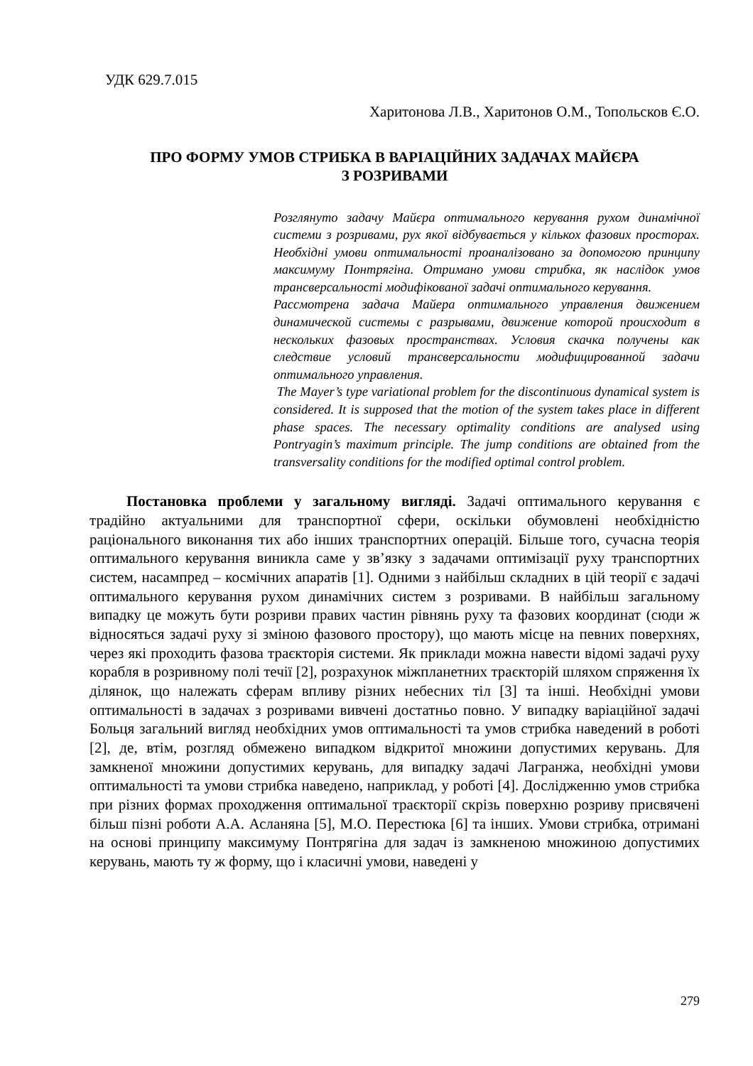УДК 629.7.015
Харитонова Л.В., Харитонов О.М., Топольсков Є.О.
ПРО ФОРМУ УМОВ СТРИБКА В ВАРІАЦІЙНИХ ЗАДАЧАХ МАЙЄРА
З РОЗРИВАМИ
Розглянуто задачу Майєра оптимального керування рухом динамічної системи з розривами, рух якої відбувається у кількох фазових просторах. Необхідні умови оптимальності проаналізовано за допомогою принципу максимуму Понтрягіна. Отримано умови стрибка, як наслідок умов трансверсальності модифікованої задачі оптимального керування.
Рассмотрена задача Майера оптимального управления движением динамической системы с разрывами, движение которой происходит в нескольких фазовых пространствах. Условия скачка получены как следствие условий трансверсальности модифицированной задачи оптимального управления.
The Mayer’s type variational problem for the discontinuous dynamical system is considered. It is supposed that the motion of the system takes place in different phase spaces. The necessary optimality conditions are analysed using Pontryagin’s maximum principle. The jump conditions are obtained from the transversality conditions for the modified optimal control problem.
Постановка проблеми у загальному вигляді. Задачі оптимального керування є традійно актуальними для транспортної сфери, оскільки обумовлені необхідністю раціонального виконання тих або інших транспортних операцій. Більше того, сучасна теорія оптимального керування виникла саме у зв’язку з задачами оптимізації руху транспортних систем, насампред – космічних апаратів [1]. Одними з найбільш складних в цій теорії є задачі оптимального керування рухом динамічних систем з розривами. В найбільш загальному випадку це можуть бути розриви правих частин рівнянь руху та фазових координат (сюди ж відносяться задачі руху зі зміною фазового простору), що мають місце на певних поверхнях, через які проходить фазова траєкторія системи. Як приклади можна навести відомі задачі руху корабля в розривному полі течії [2], розрахунок міжпланетних траєкторій шляхом спряження їх ділянок, що належать сферам впливу різних небесних тіл [3] та інші. Необхідні умови оптимальності в задачах з розривами вивчені достатньо повно. У випадку варіаційної задачі Больця загальний вигляд необхідних умов оптимальності та умов стрибка наведений в роботі [2], де, втім, розгляд обмежено випадком відкритої множини допустимих керувань. Для замкненої множини допустимих керувань, для випадку задачі Лагранжа, необхідні умови оптимальності та умови стрибка наведено, наприклад, у роботі [4]. Дослідженню умов стрибка при різних формах проходження оптимальної траєкторії скрізь поверхню розриву присвячені більш пізні роботи А.А. Асланяна [5], М.О. Перестюка [6] та інших. Умови стрибка, отримані на основі принципу максимуму Понтрягіна для задач із замкненою множиною допустимих керувань, мають ту ж форму, що і класичні умови, наведені у
279